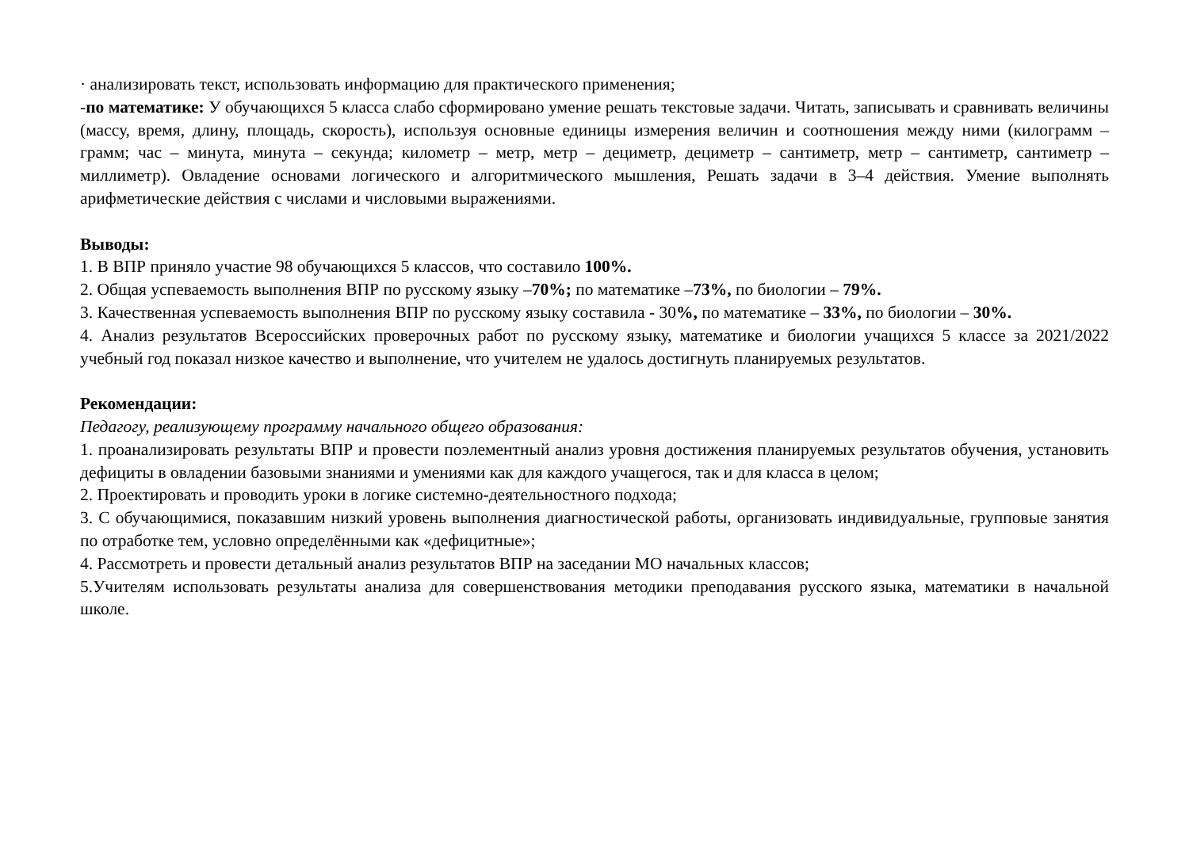· анализировать текст, использовать информацию для практического применения;
-по математике: У обучающихся 5 класса слабо сформировано умение решать текстовые задачи. Читать, записывать и сравнивать величины (массу, время, длину, площадь, скорость), используя основные единицы измерения величин и соотношения между ними (килограмм – грамм; час – минута, минута – секунда; километр – метр, метр – дециметр, дециметр – сантиметр, метр – сантиметр, сантиметр – миллиметр). Овладение основами логического и алгоритмического мышления, Решать задачи в 3–4 действия. Умение выполнять арифметические действия с числами и числовыми выражениями.
Выводы:
1. В ВПР приняло участие 98 обучающихся 5 классов, что составило 100%.
2. Общая успеваемость выполнения ВПР по русскому языку –70%; по математике –73%, по биологии – 79%.
3. Качественная успеваемость выполнения ВПР по русскому языку составила - 30%, по математике – 33%, по биологии – 30%.
4. Анализ результатов Всероссийских проверочных работ по русскому языку, математике и биологии учащихся 5 классе за 2021/2022 учебный год показал низкое качество и выполнение, что учителем не удалось достигнуть планируемых результатов.
Рекомендации:
Педагогу, реализующему программу начального общего образования:
1. проанализировать результаты ВПР и провести поэлементный анализ уровня достижения планируемых результатов обучения, установить дефициты в овладении базовыми знаниями и умениями как для каждого учащегося, так и для класса в целом;
2. Проектировать и проводить уроки в логике системно-деятельностного подхода;
3. С обучающимися, показавшим низкий уровень выполнения диагностической работы, организовать индивидуальные, групповые занятия по отработке тем, условно определёнными как «дефицитные»;
4. Рассмотреть и провести детальный анализ результатов ВПР на заседании МО начальных классов;
5.Учителям использовать результаты анализа для совершенствования методики преподавания русского языка, математики в начальной школе.